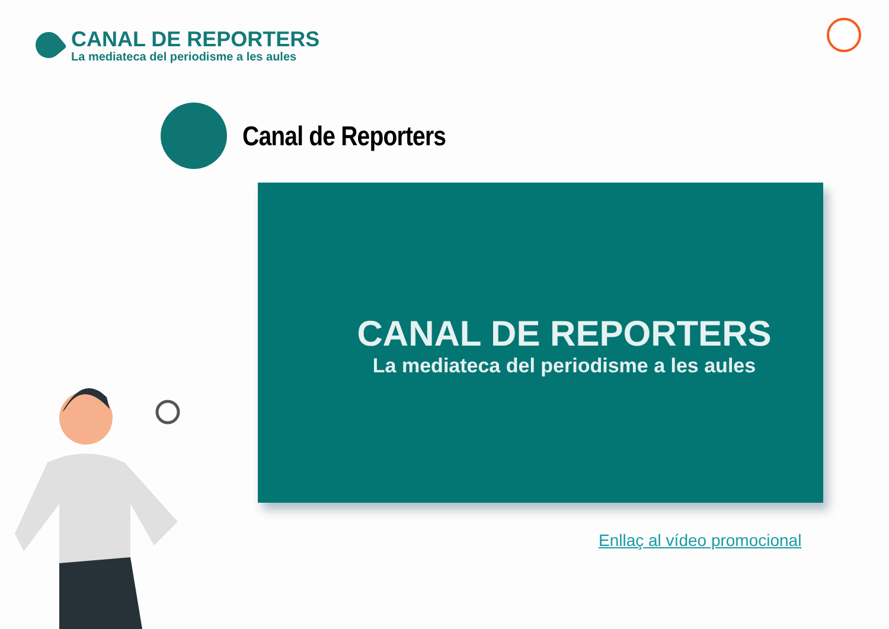CANAL DE REPORTERS
La mediateca del periodisme a les aules
Canal de Reporters
CANAL DE REPORTERS
La mediateca del periodisme a les aules
Enllaç al vídeo promocional